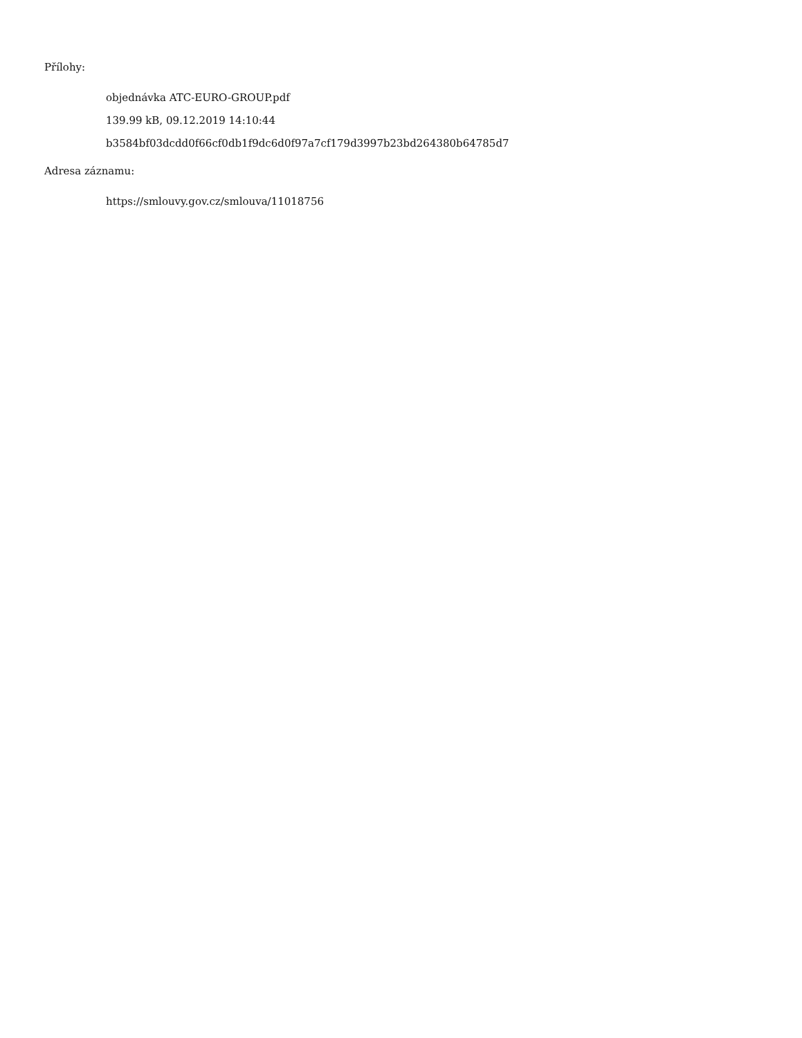Přílohy:
objednávka ATC-EURO-GROUP.pdf
139.99 kB, 09.12.2019 14:10:44
b3584bf03dcdd0f66cf0db1f9dc6d0f97a7cf179d3997b23bd264380b64785d7
Adresa záznamu:
https://smlouvy.gov.cz/smlouva/11018756